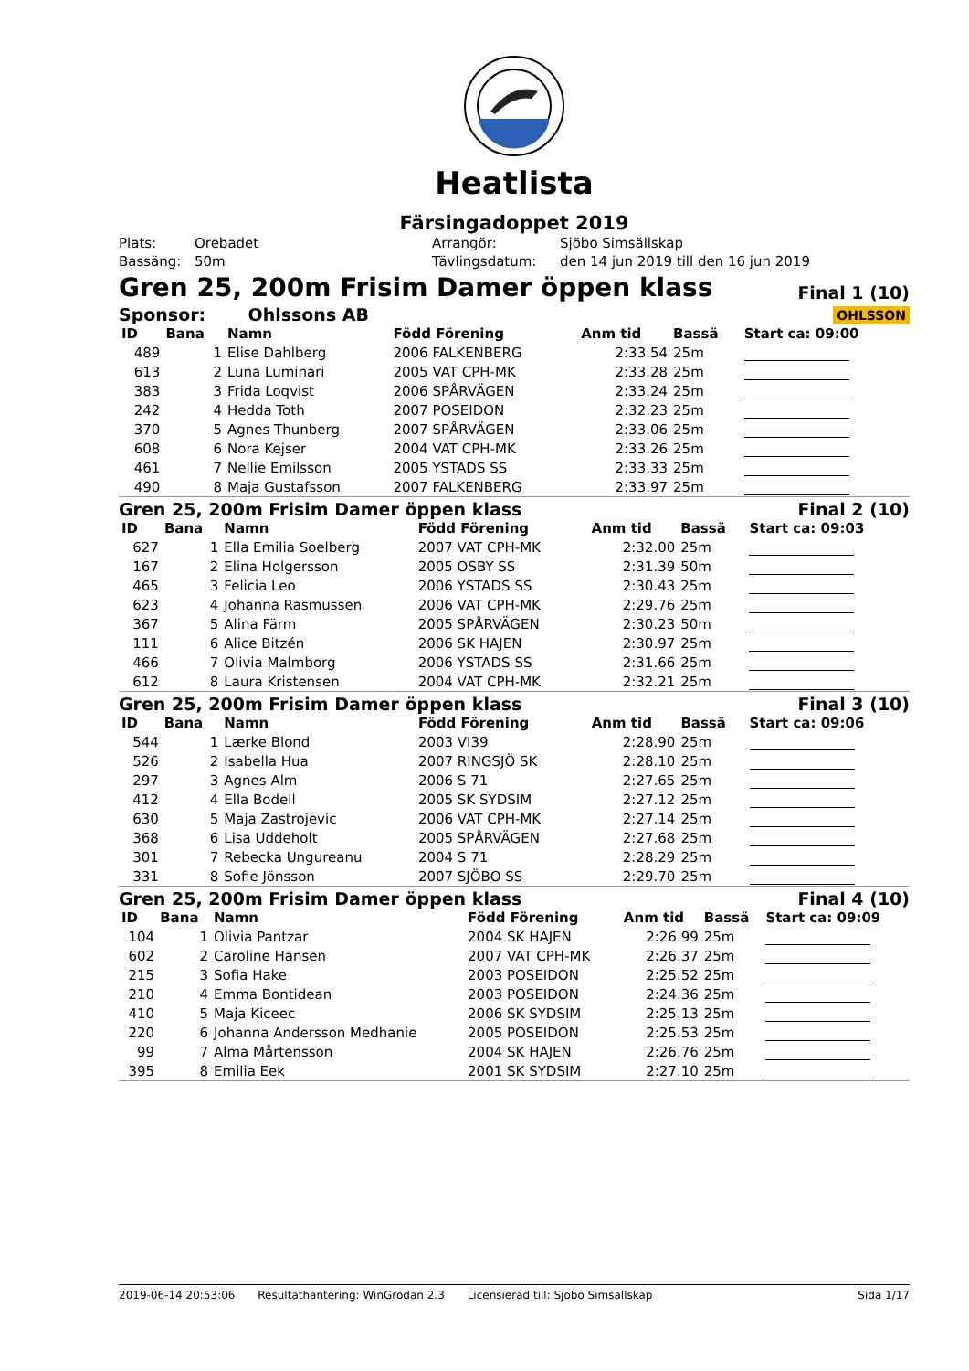Heatlista
Färsingadoppet 2019
| Plats: | Orebadet | Arrangör: | Sjöbo Simsällskap |
| Bassäng: | 50m | Tävlingsdatum: | den 14 jun 2019 till den 16 jun 2019 |
Gren 25, 200m Frisim Damer öppen klass Final 1 (10)
Sponsor: Ohlssons AB OHLSSON
| ID | Bana | Namn | Född Förening | Anm tid | Bassä | Start ca: 09:00 |
| --- | --- | --- | --- | --- | --- | --- |
| 489 | 1 | Elise Dahlberg | 2006 FALKENBERG | 2:33.54 | 25m | |
| 613 | 2 | Luna Luminari | 2005 VAT CPH-MK | 2:33.28 | 25m | |
| 383 | 3 | Frida Loqvist | 2006 SPÅRVÄGEN | 2:33.24 | 25m | |
| 242 | 4 | Hedda Toth | 2007 POSEIDON | 2:32.23 | 25m | |
| 370 | 5 | Agnes Thunberg | 2007 SPÅRVÄGEN | 2:33.06 | 25m | |
| 608 | 6 | Nora Kejser | 2004 VAT CPH-MK | 2:33.26 | 25m | |
| 461 | 7 | Nellie Emilsson | 2005 YSTADS SS | 2:33.33 | 25m | |
| 490 | 8 | Maja Gustafsson | 2007 FALKENBERG | 2:33.97 | 25m | |
Gren 25, 200m Frisim Damer öppen klass Final 2 (10)
| ID | Bana | Namn | Född Förening | Anm tid | Bassä | Start ca: 09:03 |
| --- | --- | --- | --- | --- | --- | --- |
| 627 | 1 | Ella Emilia Soelberg | 2007 VAT CPH-MK | 2:32.00 | 25m | |
| 167 | 2 | Elina Holgersson | 2005 OSBY SS | 2:31.39 | 50m | |
| 465 | 3 | Felicia Leo | 2006 YSTADS SS | 2:30.43 | 25m | |
| 623 | 4 | Johanna Rasmussen | 2006 VAT CPH-MK | 2:29.76 | 25m | |
| 367 | 5 | Alina Färm | 2005 SPÅRVÄGEN | 2:30.23 | 50m | |
| 111 | 6 | Alice Bitzén | 2006 SK HAJEN | 2:30.97 | 25m | |
| 466 | 7 | Olivia Malmborg | 2006 YSTADS SS | 2:31.66 | 25m | |
| 612 | 8 | Laura Kristensen | 2004 VAT CPH-MK | 2:32.21 | 25m | |
Gren 25, 200m Frisim Damer öppen klass Final 3 (10)
| ID | Bana | Namn | Född Förening | Anm tid | Bassä | Start ca: 09:06 |
| --- | --- | --- | --- | --- | --- | --- |
| 544 | 1 | Lærke Blond | 2003 VI39 | 2:28.90 | 25m | |
| 526 | 2 | Isabella Hua | 2007 RINGSJÖ SK | 2:28.10 | 25m | |
| 297 | 3 | Agnes Alm | 2006 S 71 | 2:27.65 | 25m | |
| 412 | 4 | Ella Bodell | 2005 SK SYDSIM | 2:27.12 | 25m | |
| 630 | 5 | Maja Zastrojevic | 2006 VAT CPH-MK | 2:27.14 | 25m | |
| 368 | 6 | Lisa Uddeholt | 2005 SPÅRVÄGEN | 2:27.68 | 25m | |
| 301 | 7 | Rebecka Ungureanu | 2004 S 71 | 2:28.29 | 25m | |
| 331 | 8 | Sofie Jönsson | 2007 SJÖBO SS | 2:29.70 | 25m | |
Gren 25, 200m Frisim Damer öppen klass Final 4 (10)
| ID | Bana | Namn | Född Förening | Anm tid | Bassä | Start ca: 09:09 |
| --- | --- | --- | --- | --- | --- | --- |
| 104 | 1 | Olivia Pantzar | 2004 SK HAJEN | 2:26.99 | 25m | |
| 602 | 2 | Caroline Hansen | 2007 VAT CPH-MK | 2:26.37 | 25m | |
| 215 | 3 | Sofia Hake | 2003 POSEIDON | 2:25.52 | 25m | |
| 210 | 4 | Emma Bontidean | 2003 POSEIDON | 2:24.36 | 25m | |
| 410 | 5 | Maja Kiceec | 2006 SK SYDSIM | 2:25.13 | 25m | |
| 220 | 6 | Johanna Andersson Medhanie | 2005 POSEIDON | 2:25.53 | 25m | |
| 99 | 7 | Alma Mårtensson | 2004 SK HAJEN | 2:26.76 | 25m | |
| 395 | 8 | Emilia Eek | 2001 SK SYDSIM | 2:27.10 | 25m | |
2019-06-14 20:53:06 Resultathantering: WinGrodan 2.3 Licensierad till: Sjöbo Simsällskap Sida 1/17